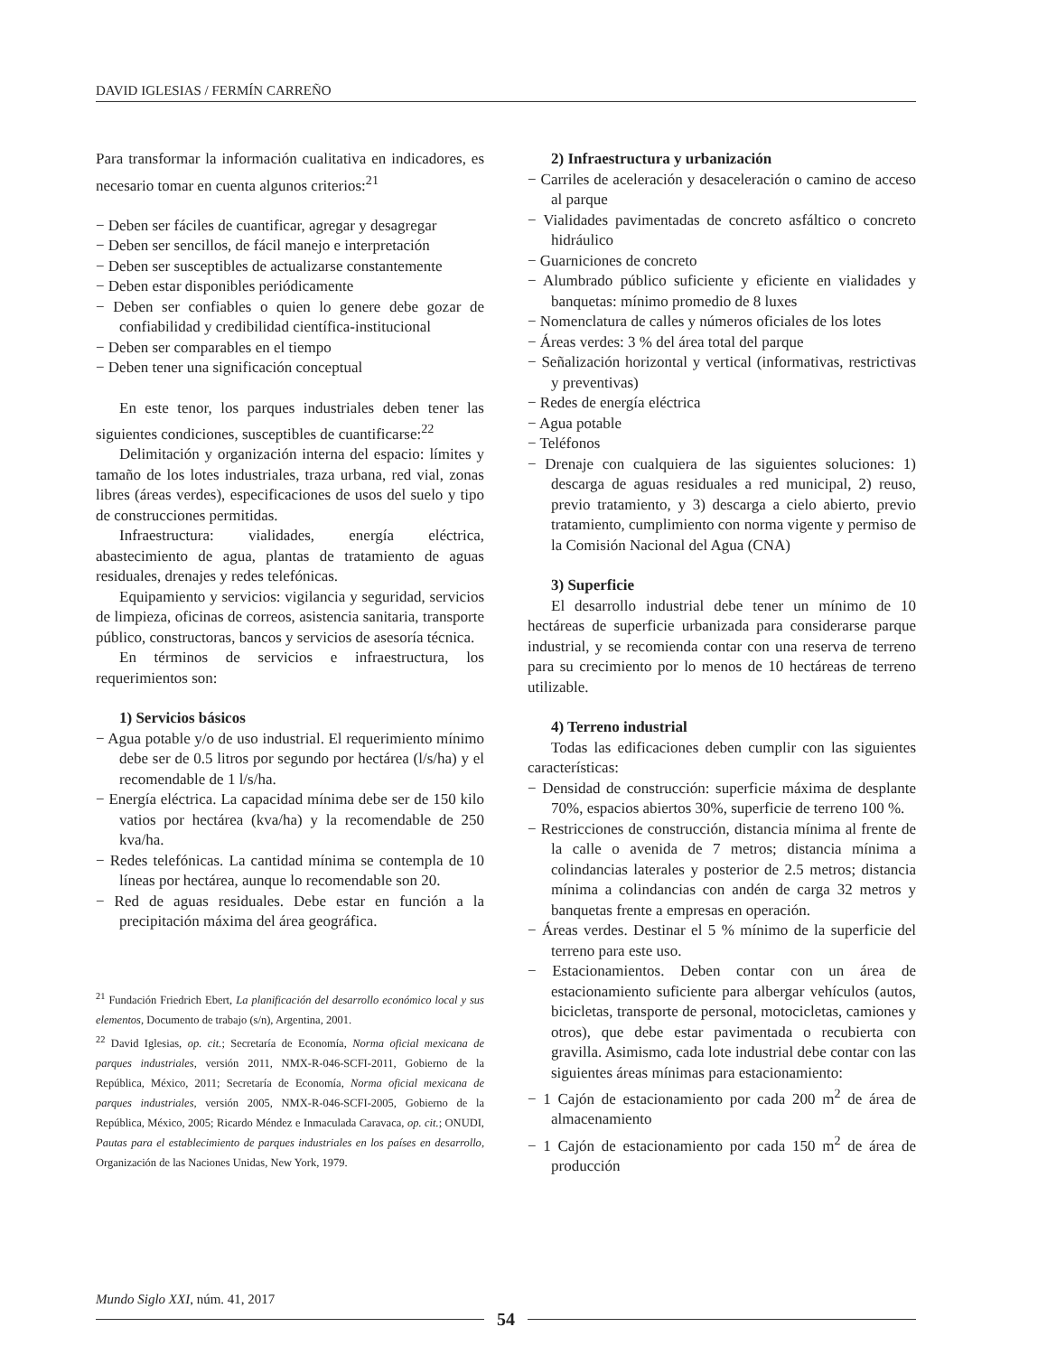DAVID IGLESIAS / FERMÍN CARREÑO
Para transformar la información cualitativa en indicadores, es necesario tomar en cuenta algunos criterios:<sup>21</sup>
− Deben ser fáciles de cuantificar, agregar y desagregar
− Deben ser sencillos, de fácil manejo e interpretación
− Deben ser susceptibles de actualizarse constantemente
− Deben estar disponibles periódicamente
− Deben ser confiables o quien lo genere debe gozar de confiabilidad y credibilidad científica-institucional
− Deben ser comparables en el tiempo
− Deben tener una significación conceptual
En este tenor, los parques industriales deben tener las siguientes condiciones, susceptibles de cuantificarse:<sup>22</sup>
Delimitación y organización interna del espacio: límites y tamaño de los lotes industriales, traza urbana, red vial, zonas libres (áreas verdes), especificaciones de usos del suelo y tipo de construcciones permitidas.
Infraestructura: vialidades, energía eléctrica, abastecimiento de agua, plantas de tratamiento de aguas residuales, drenajes y redes telefónicas.
Equipamiento y servicios: vigilancia y seguridad, servicios de limpieza, oficinas de correos, asistencia sanitaria, transporte público, constructoras, bancos y servicios de asesoría técnica.
En términos de servicios e infraestructura, los requerimientos son:
1) Servicios básicos
− Agua potable y/o de uso industrial. El requerimiento mínimo debe ser de 0.5 litros por segundo por hectárea (l/s/ha) y el recomendable de 1 l/s/ha.
− Energía eléctrica. La capacidad mínima debe ser de 150 kilo vatios por hectárea (kva/ha) y la recomendable de 250 kva/ha.
− Redes telefónicas. La cantidad mínima se contempla de 10 líneas por hectárea, aunque lo recomendable son 20.
− Red de aguas residuales. Debe estar en función a la precipitación máxima del área geográfica.
<sup>21</sup> Fundación Friedrich Ebert, La planificación del desarrollo económico local y sus elementos, Documento de trabajo (s/n), Argentina, 2001.
<sup>22</sup> David Iglesias, op. cit.; Secretaría de Economía, Norma oficial mexicana de parques industriales, versión 2011, NMX-R-046-SCFI-2011, Gobierno de la República, México, 2011; Secretaría de Economía, Norma oficial mexicana de parques industriales, versión 2005, NMX-R-046-SCFI-2005, Gobierno de la República, México, 2005; Ricardo Méndez e Inmaculada Caravaca, op. cit.; ONUDI, Pautas para el establecimiento de parques industriales en los países en desarrollo, Organización de las Naciones Unidas, New York, 1979.
2) Infraestructura y urbanización
− Carriles de aceleración y desaceleración o camino de acceso al parque
− Vialidades pavimentadas de concreto asfáltico o concreto hidráulico
− Guarniciones de concreto
− Alumbrado público suficiente y eficiente en vialidades y banquetas: mínimo promedio de 8 luxes
− Nomenclatura de calles y números oficiales de los lotes
− Áreas verdes: 3 % del área total del parque
− Señalización horizontal y vertical (informativas, restrictivas y preventivas)
− Redes de energía eléctrica
− Agua potable
− Teléfonos
− Drenaje con cualquiera de las siguientes soluciones: 1) descarga de aguas residuales a red municipal, 2) reuso, previo tratamiento, y 3) descarga a cielo abierto, previo tratamiento, cumplimiento con norma vigente y permiso de la Comisión Nacional del Agua (CNA)
3) Superficie
El desarrollo industrial debe tener un mínimo de 10 hectáreas de superficie urbanizada para considerarse parque industrial, y se recomienda contar con una reserva de terreno para su crecimiento por lo menos de 10 hectáreas de terreno utilizable.
4) Terreno industrial
Todas las edificaciones deben cumplir con las siguientes características:
− Densidad de construcción: superficie máxima de desplante 70%, espacios abiertos 30%, superficie de terreno 100 %.
− Restricciones de construcción, distancia mínima al frente de la calle o avenida de 7 metros; distancia mínima a colindancias laterales y posterior de 2.5 metros; distancia mínima a colindancias con andén de carga 32 metros y banquetas frente a empresas en operación.
− Áreas verdes. Destinar el 5 % mínimo de la superficie del terreno para este uso.
− Estacionamientos. Deben contar con un área de estacionamiento suficiente para albergar vehículos (autos, bicicletas, transporte de personal, motocicletas, camiones y otros), que debe estar pavimentada o recubierta con gravilla. Asimismo, cada lote industrial debe contar con las siguientes áreas mínimas para estacionamiento:
− 1 Cajón de estacionamiento por cada 200 m<sup>2</sup> de área de almacenamiento
− 1 Cajón de estacionamiento por cada 150 m<sup>2</sup> de área de producción
Mundo Siglo XXI, núm. 41, 2017
54